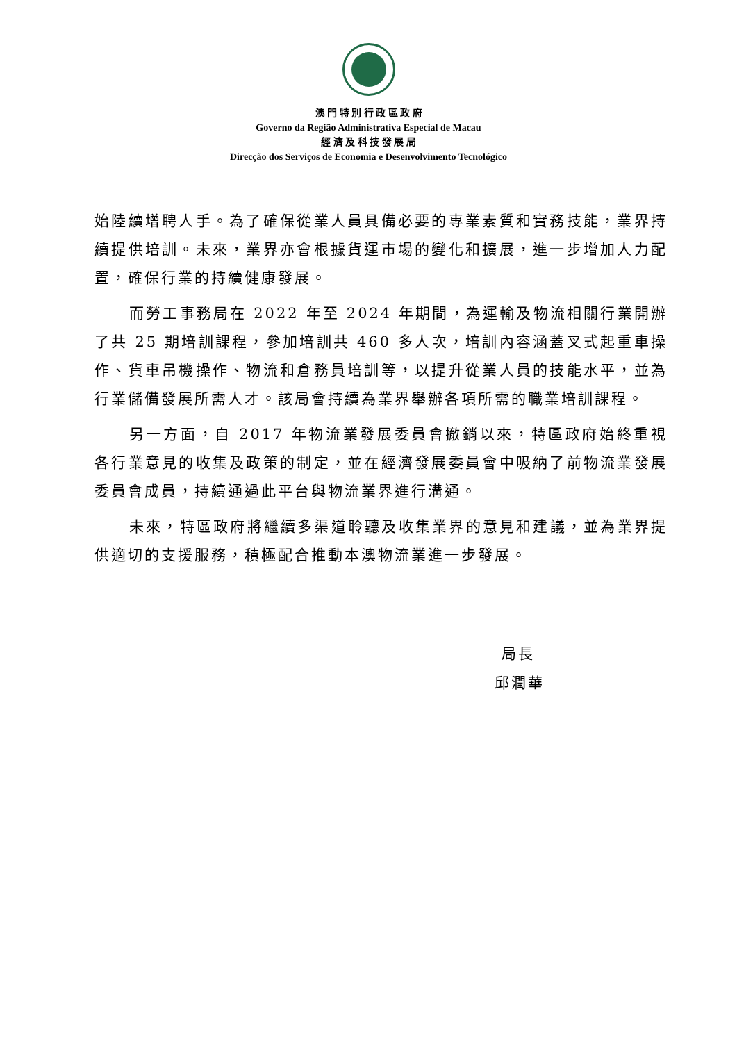澳 門 特 別 行 政 區 政 府
Governo da Região Administrativa Especial de Macau
經 濟 及 科 技 發 展 局
Direcção dos Serviços de Economia e Desenvolvimento Tecnológico
始陸續增聘人手。為了確保從業人員具備必要的專業素質和實務技能，業界持續提供培訓。未來，業界亦會根據貨運市場的變化和擴展，進一步增加人力配置，確保行業的持續健康發展。
而勞工事務局在 2022 年至 2024 年期間，為運輸及物流相關行業開辦了共 25 期培訓課程，參加培訓共 460 多人次，培訓內容涵蓋叉式起重車操作、貨車吊機操作、物流和倉務員培訓等，以提升從業人員的技能水平，並為行業儲備發展所需人才。該局會持續為業界舉辦各項所需的職業培訓課程。
另一方面，自 2017 年物流業發展委員會撤銷以來，特區政府始終重視各行業意見的收集及政策的制定，並在經濟發展委員會中吸納了前物流業發展委員會成員，持續通過此平台與物流業界進行溝通。
未來，特區政府將繼續多渠道聆聽及收集業界的意見和建議，並為業界提供適切的支援服務，積極配合推動本澳物流業進一步發展。
局長
邱潤華